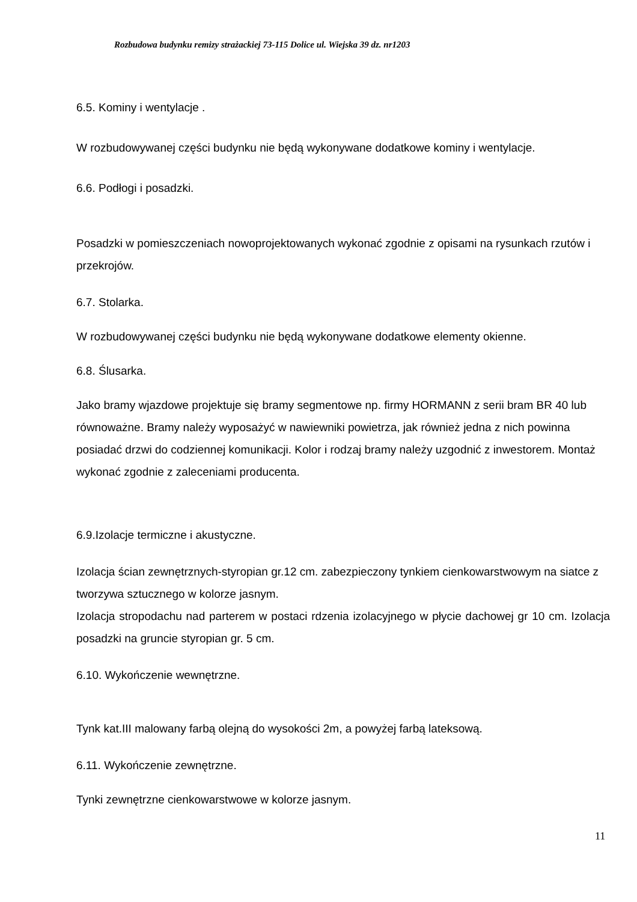Rozbudowa budynku remizy strażackiej 73-115 Dolice ul. Wiejska 39 dz. nr1203
6.5. Kominy i wentylacje .
W rozbudowywanej części budynku nie będą wykonywane dodatkowe kominy i wentylacje.
6.6. Podłogi i posadzki.
Posadzki w pomieszczeniach nowoprojektowanych wykonać zgodnie z opisami na rysunkach rzutów i przekrojów.
6.7. Stolarka.
W rozbudowywanej części budynku nie będą wykonywane dodatkowe elementy okienne.
6.8. Ślusarka.
Jako bramy wjazdowe projektuje się bramy segmentowe np. firmy HORMANN z serii bram BR 40 lub równoważne. Bramy należy wyposażyć w nawiewniki powietrza, jak również jedna z nich powinna posiadać drzwi do codziennej komunikacji. Kolor i rodzaj bramy należy uzgodnić z inwestorem. Montaż wykonać zgodnie z zaleceniami producenta.
6.9.Izolacje termiczne i akustyczne.
Izolacja ścian zewnętrznych-styropian gr.12 cm. zabezpieczony tynkiem cienkowarstwowym na siatce z tworzywa sztucznego w kolorze jasnym.
Izolacja stropodachu nad parterem w postaci rdzenia izolacyjnego w płycie dachowej gr 10 cm. Izolacja posadzki na gruncie styropian gr. 5 cm.
6.10. Wykończenie wewnętrzne.
Tynk kat.III malowany farbą olejną do wysokości 2m, a powyżej farbą lateksową.
6.11. Wykończenie zewnętrzne.
Tynki zewnętrzne cienkowarstwowe w kolorze jasnym.
11